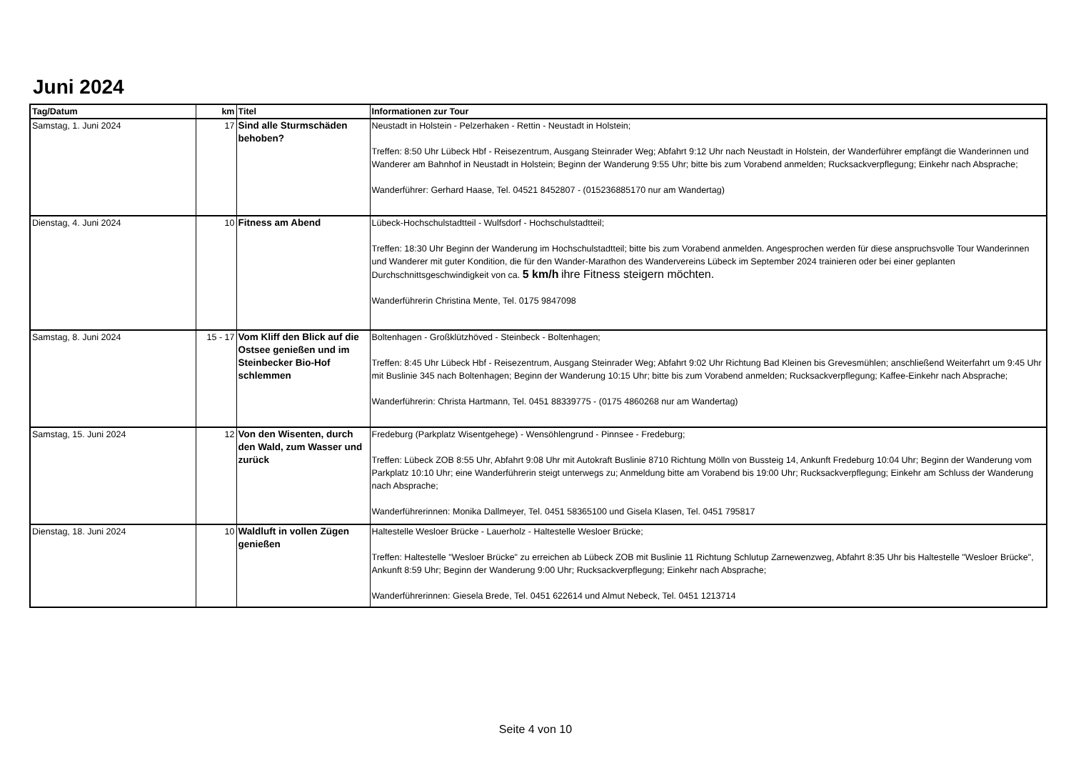Juni 2024
| Tag/Datum | km | Titel | Informationen zur Tour |
| --- | --- | --- | --- |
| Samstag, 1. Juni 2024 | 17 | Sind alle Sturmschäden behoben? | Neustadt in Holstein - Pelzerhaken - Rettin - Neustadt in Holstein; Treffen: 8:50 Uhr Lübeck Hbf - Reisezentrum, Ausgang Steinrader Weg; Abfahrt 9:12 Uhr nach Neustadt in Holstein, der Wanderführer empfängt die Wanderinnen und Wanderer am Bahnhof in Neustadt in Holstein; Beginn der Wanderung 9:55 Uhr; bitte bis zum Vorabend anmelden; Rucksackverpflegung; Einkehr nach Absprache; Wanderführer: Gerhard Haase, Tel. 04521 8452807 - (015236885170 nur am Wandertag) |
| Dienstag, 4. Juni 2024 | 10 | Fitness am Abend | Lübeck-Hochschulstadtteil - Wulfsdorf - Hochschulstadtteil; Treffen: 18:30 Uhr Beginn der Wanderung im Hochschulstadtteil; bitte bis zum Vorabend anmelden. Angesprochen werden für diese anspruchsvolle Tour Wanderinnen und Wanderer mit guter Kondition, die für den Wander-Marathon des Wandervereins Lübeck im September 2024 trainieren oder bei einer geplanten Durchschnittsgeschwindigkeit von ca. 5 km/h ihre Fitness steigern möchten. Wanderführerin Christina Mente, Tel. 0175 9847098 |
| Samstag, 8. Juni 2024 | 15 - 17 | Vom Kliff den Blick auf die Ostsee genießen und im Steinbecker Bio-Hof schlemmen | Boltenhagen - Großklützhöved - Steinbeck - Boltenhagen; Treffen: 8:45 Uhr Lübeck Hbf - Reisezentrum, Ausgang Steinrader Weg; Abfahrt 9:02 Uhr Richtung Bad Kleinen bis Grevesmühlen; anschließend Weiterfahrt um 9:45 Uhr mit Buslinie 345 nach Boltenhagen; Beginn der Wanderung 10:15 Uhr; bitte bis zum Vorabend anmelden; Rucksackverpflegung; Kaffee-Einkehr nach Absprache; Wanderführerin: Christa Hartmann, Tel. 0451 88339775 - (0175 4860268 nur am Wandertag) |
| Samstag, 15. Juni 2024 | 12 | Von den Wisenten, durch den Wald, zum Wasser und zurück | Fredeburg (Parkplatz Wisentgehege) - Wensöhlengrund - Pinnsee - Fredeburg; Treffen: Lübeck ZOB 8:55 Uhr, Abfahrt 9:08 Uhr mit Autokraft Buslinie 8710 Richtung Mölln von Bussteig 14, Ankunft Fredeburg 10:04 Uhr; Beginn der Wanderung vom Parkplatz 10:10 Uhr; eine Wanderführerin steigt unterwegs zu; Anmeldung bitte am Vorabend bis 19:00 Uhr; Rucksackverpflegung; Einkehr am Schluss der Wanderung nach Absprache; Wanderführerinnen: Monika Dallmeyer, Tel. 0451 58365100 und Gisela Klasen, Tel. 0451 795817 |
| Dienstag, 18. Juni 2024 | 10 | Waldluft in vollen Zügen genießen | Haltestelle Wesloer Brücke - Lauerholz - Haltestelle Wesloer Brücke; Treffen: Haltestelle "Wesloer Brücke" zu erreichen ab Lübeck ZOB mit Buslinie 11 Richtung Schlutup Zarnewenzweg, Abfahrt 8:35 Uhr bis Haltestelle "Wesloer Brücke", Ankunft 8:59 Uhr; Beginn der Wanderung 9:00 Uhr; Rucksackverpflegung; Einkehr nach Absprache; Wanderführerinnen: Giesela Brede, Tel. 0451 622614 und Almut Nebeck, Tel. 0451 1213714 |
Seite 4 von 10